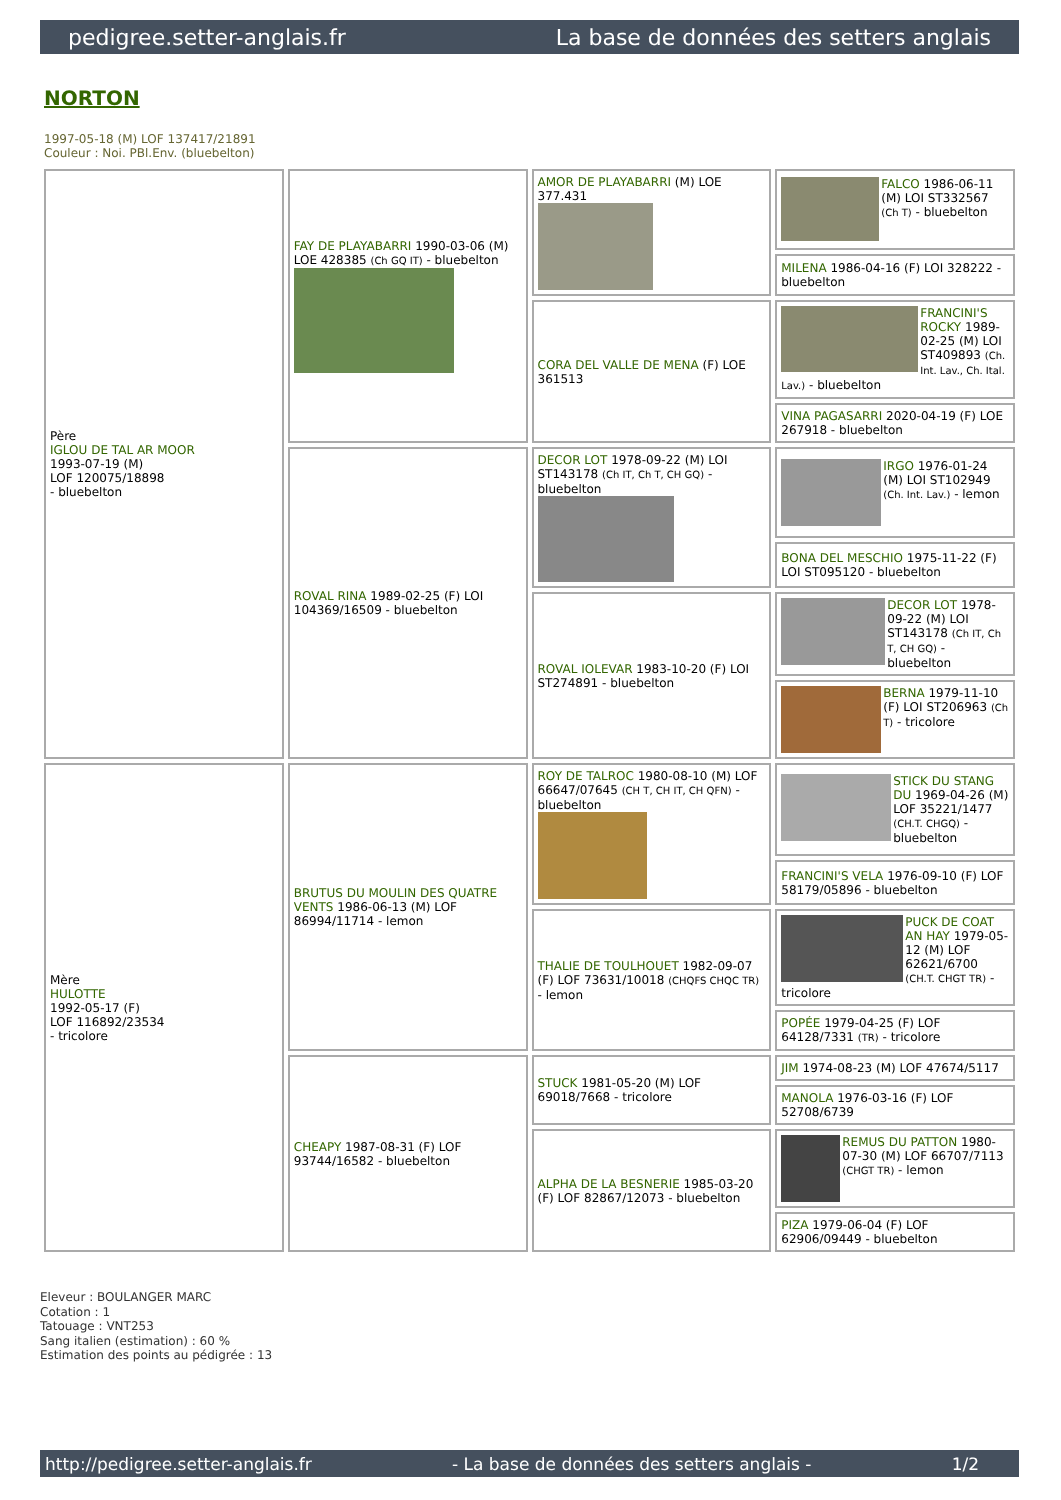pedigree.setter-anglais.fr La base de données des setters anglais
NORTON
1997-05-18 (M) LOF 137417/21891
Couleur : Noi. PBl.Env. (bluebelton)
| Père IGLOU DE TAL AR MOOR 1993-07-19 (M) LOF 120075/18898 - bluebelton | FAY DE PLAYABARRI 1990-03-06 (M) LOE 428385 (Ch GQ IT) - bluebelton | AMOR DE PLAYABARRI (M) LOE 377.431 | FALCO 1986-06-11 (M) LOI ST332567 (Ch T) - bluebelton |
| | | | MILENA 1986-04-16 (F) LOI 328222 - bluebelton |
| | | CORA DEL VALLE DE MENA (F) LOE 361513 | FRANCINI'S ROCKY 1989-02-25 (M) LOI ST409893 (Ch. Int. Lav., Ch. Ital. Lav.) - bluebelton |
| | | | VINA PAGASARRI 2020-04-19 (F) LOE 267918 - bluebelton |
| | ROVAL RINA 1989-02-25 (F) LOI 104369/16509 - bluebelton | DECOR LOT 1978-09-22 (M) LOI ST143178 (Ch IT, Ch T, CH GQ) - bluebelton | IRGO 1976-01-24 (M) LOI ST102949 (Ch. Int. Lav.) - lemon |
| | | | BONA DEL MESCHIO 1975-11-22 (F) LOI ST095120 - bluebelton |
| | | ROVAL IOLEVAR 1983-10-20 (F) LOI ST274891 - bluebelton | DECOR LOT 1978-09-22 (M) LOI ST143178 (Ch IT, Ch T, CH GQ) - bluebelton |
| | | | BERNA 1979-11-10 (F) LOI ST206963 (Ch T) - tricolore |
| Mère HULOTTE 1992-05-17 (F) LOF 116892/23534 - tricolore | BRUTUS DU MOULIN DES QUATRE VENTS 1986-06-13 (M) LOF 86994/11714 - lemon | ROY DE TALROC 1980-08-10 (M) LOF 66647/07645 (CH T, CH IT, CH QFN) - bluebelton | STICK DU STANG DU 1969-04-26 (M) LOF 35221/1477 (CH.T. CHGQ) - bluebelton |
| | | | FRANCINI'S VELA 1976-09-10 (F) LOF 58179/05896 - bluebelton |
| | | THALIE DE TOULHOUET 1982-09-07 (F) LOF 73631/10018 (CHQFS CHQC TR) - lemon | PUCK DE COAT AN HAY 1979-05-12 (M) LOF 62621/6700 (CH.T. CHGT TR) - tricolore |
| | | | POPÉE 1979-04-25 (F) LOF 64128/7331 (TR) - tricolore |
| | CHEAPY 1987-08-31 (F) LOF 93744/16582 - bluebelton | STUCK 1981-05-20 (M) LOF 69018/7668 - tricolore | JIM 1974-08-23 (M) LOF 47674/5117 |
| | | | MANOLA 1976-03-16 (F) LOF 52708/6739 |
| | | ALPHA DE LA BESNERIE 1985-03-20 (F) LOF 82867/12073 - bluebelton | REMUS DU PATTON 1980-07-30 (M) LOF 66707/7113 (CHGT TR) - lemon |
| | | | PIZA 1979-06-04 (F) LOF 62906/09449 - bluebelton |
Eleveur : BOULANGER MARC
Cotation : 1
Tatouage : VNT253
Sang italien (estimation) : 60 %
Estimation des points au pédigrée : 13
http://pedigree.setter-anglais.fr - La base de données des setters anglais - 1/2